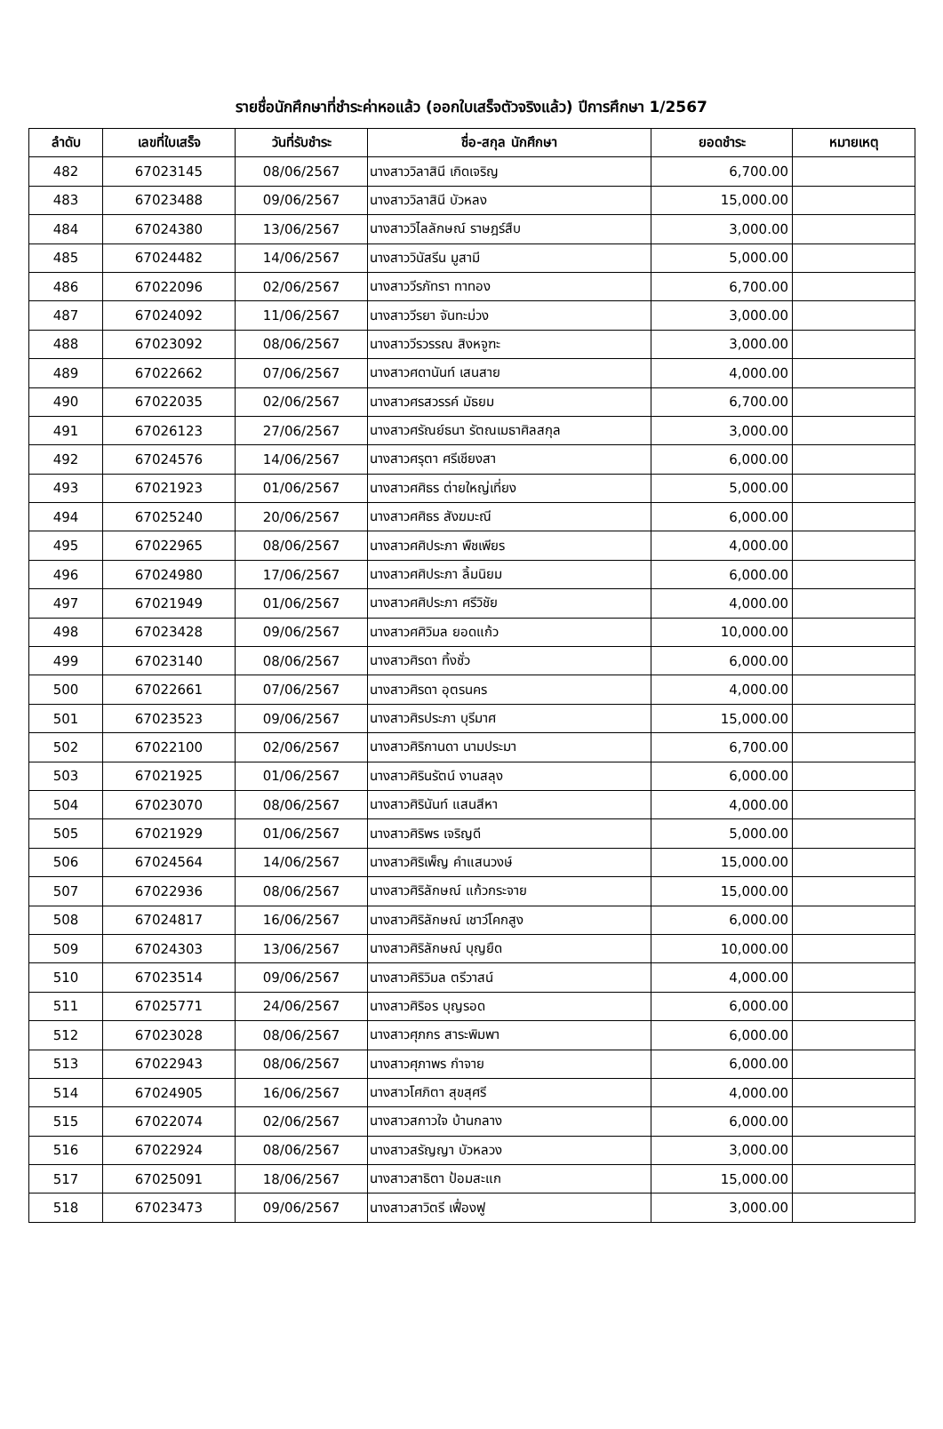รายชื่อนักศึกษาที่ชำระค่าหอแล้ว (ออกใบเสร็จตัวจริงแล้ว) ปีการศึกษา 1/2567
| ลำดับ | เลขที่ใบเสร็จ | วันที่รับชำระ | ชื่อ-สกุล นักศึกษา | ยอดชำระ | หมายเหตุ |
| --- | --- | --- | --- | --- | --- |
| 482 | 67023145 | 08/06/2567 | นางสาววิลาสินี เกิดเจริญ | 6,700.00 | |
| 483 | 67023488 | 09/06/2567 | นางสาววิลาสินี บัวหลง | 15,000.00 | |
| 484 | 67024380 | 13/06/2567 | นางสาววิไลลักษณ์ ราษฎร์สืบ | 3,000.00 | |
| 485 | 67024482 | 14/06/2567 | นางสาววินัสรีน มูสามี | 5,000.00 | |
| 486 | 67022096 | 02/06/2567 | นางสาววีรภัทรา ทาทอง | 6,700.00 | |
| 487 | 67024092 | 11/06/2567 | นางสาววีรยา จันทะม่วง | 3,000.00 | |
| 488 | 67023092 | 08/06/2567 | นางสาววีรวรรณ สิงหจูฑะ | 3,000.00 | |
| 489 | 67022662 | 07/06/2567 | นางสาวศดานันท์ เสนสาย | 4,000.00 | |
| 490 | 67022035 | 02/06/2567 | นางสาวศรสวรรค์ มัธยม | 6,700.00 | |
| 491 | 67026123 | 27/06/2567 | นางสาวศรัณย์ธนา รัตณเมธาศิลสกุล | 3,000.00 | |
| 492 | 67024576 | 14/06/2567 | นางสาวศรุตา ศรีเชียงสา | 6,000.00 | |
| 493 | 67021923 | 01/06/2567 | นางสาวศศิธร ต่ายใหญ่เที่ยง | 5,000.00 | |
| 494 | 67025240 | 20/06/2567 | นางสาวศศิธร สังฆมะณี | 6,000.00 | |
| 495 | 67022965 | 08/06/2567 | นางสาวศศิประภา พืชเพียร | 4,000.00 | |
| 496 | 67024980 | 17/06/2567 | นางสาวศศิประภา ลิ้มนิยม | 6,000.00 | |
| 497 | 67021949 | 01/06/2567 | นางสาวศศิประภา ศรีวิชัย | 4,000.00 | |
| 498 | 67023428 | 09/06/2567 | นางสาวศศิวิมล ยอดแก้ว | 10,000.00 | |
| 499 | 67023140 | 08/06/2567 | นางสาวศิรดา ทิ้งชั่ว | 6,000.00 | |
| 500 | 67022661 | 07/06/2567 | นางสาวศิรดา อุตรนคร | 4,000.00 | |
| 501 | 67023523 | 09/06/2567 | นางสาวศิรประภา บุรีมาศ | 15,000.00 | |
| 502 | 67022100 | 02/06/2567 | นางสาวศิริกานดา นามประมา | 6,700.00 | |
| 503 | 67021925 | 01/06/2567 | นางสาวศิรินรัตน์ งานสลุง | 6,000.00 | |
| 504 | 67023070 | 08/06/2567 | นางสาวศิรินันท์ แสนสีหา | 4,000.00 | |
| 505 | 67021929 | 01/06/2567 | นางสาวศิริพร เจริญดี | 5,000.00 | |
| 506 | 67024564 | 14/06/2567 | นางสาวศิริเพ็ญ คำแสนวงษ์ | 15,000.00 | |
| 507 | 67022936 | 08/06/2567 | นางสาวศิริลักษณ์ แก้วกระจาย | 15,000.00 | |
| 508 | 67024817 | 16/06/2567 | นางสาวศิริลักษณ์ เชาว์โคกสูง | 6,000.00 | |
| 509 | 67024303 | 13/06/2567 | นางสาวศิริลักษณ์ บุญยืด | 10,000.00 | |
| 510 | 67023514 | 09/06/2567 | นางสาวศิริวิมล ตรีวาสน์ | 4,000.00 | |
| 511 | 67025771 | 24/06/2567 | นางสาวศิริอร บุญรอด | 6,000.00 | |
| 512 | 67023028 | 08/06/2567 | นางสาวศุภกร สาระพิมพา | 6,000.00 | |
| 513 | 67022943 | 08/06/2567 | นางสาวศุภาพร กำจาย | 6,000.00 | |
| 514 | 67024905 | 16/06/2567 | นางสาวโศภิตา สุขสุศรี | 4,000.00 | |
| 515 | 67022074 | 02/06/2567 | นางสาวสกาวใจ บ้านกลาง | 6,000.00 | |
| 516 | 67022924 | 08/06/2567 | นางสาวสรัญญา บัวหลวง | 3,000.00 | |
| 517 | 67025091 | 18/06/2567 | นางสาวสาธิตา ป้อมสะแก | 15,000.00 | |
| 518 | 67023473 | 09/06/2567 | นางสาวสาวิตรี เฟื่องฟู | 3,000.00 | |